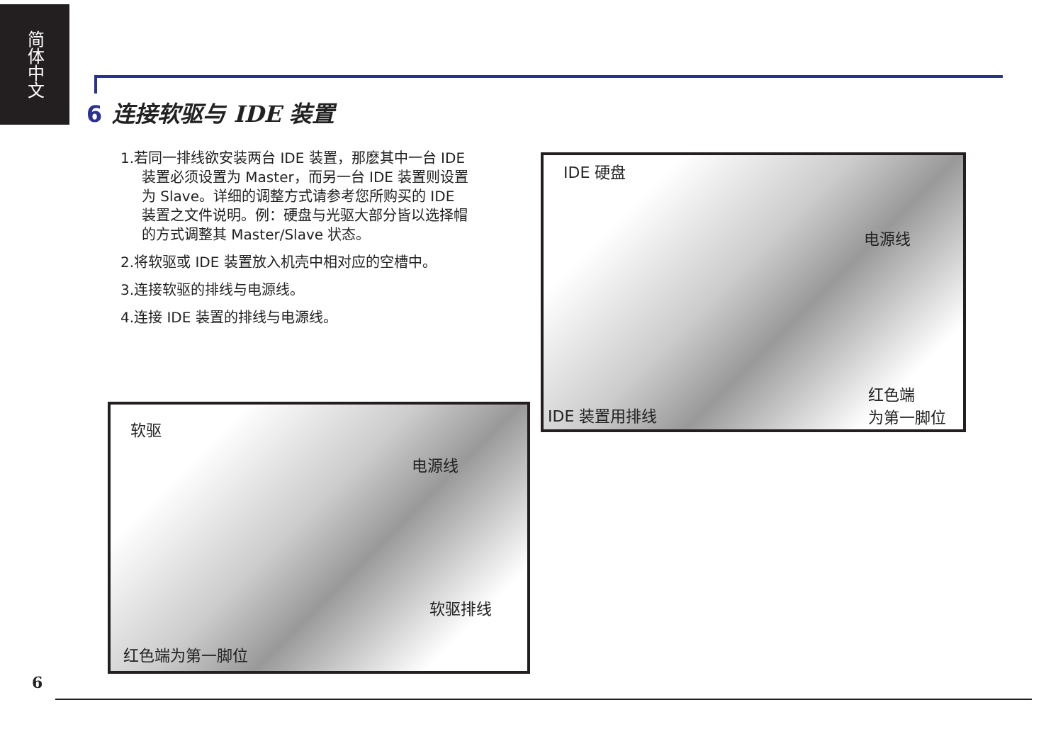简体中文
6 连接软驱与 IDE 装置
1.若同一排线欲安装两台 IDE 装置，那麽其中一台 IDE 装置必须设置为 Master，而另一台 IDE 装置则设置为 Slave。详细的调整方式请参考您所购买的 IDE 装置之文件说明。例：硬盘与光驱大部分皆以选择帽的方式调整其 Master/Slave 状态。
2.将软驱或 IDE 装置放入机壳中相对应的空槽中。
3.连接软驱的排线与电源线。
4.连接 IDE 装置的排线与电源线。
IDE 硬盘
电源线
红色端
为第一脚位
IDE 装置用排线
软驱
电源线
软驱排线
红色端为第一脚位
6